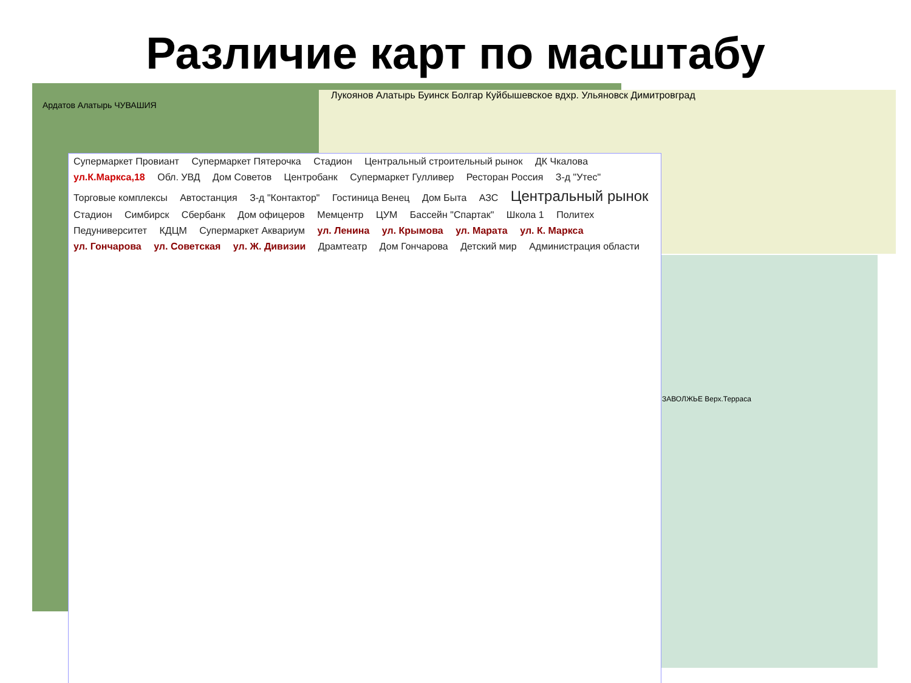Различие карт по масштабу
Супермаркет Провиант Супермаркет Пятерочка Стадион Центральный строительный рынок ДК Чкалова ул.К.Маркса,18 Обл. УВД Дом Советов Центробанк Супермаркет Гулливер Ресторан Россия З-д "Утес" Торговые комплексы Автостанция З-д "Контактор" Гостиница Венец Дом Быта АЗС Центральный рынок Стадион Симбирск Сбербанк Дом офицеров Мемцентр ЦУМ Бассейн "Спартак" Школа 1 Политех Педуниверситет КДЦМ Супермаркет Аквариум ул. Ленина ул. Крымова ул. Марата ул. К. Маркса ул. Гончарова ул. Советская ул. Ж. Дивизии Драмтеатр Дом Гончарова Детский мир Администрация области
Лукоянов Алатырь Буинск Болгар Куйбышевское вдхр. Ульяновск Димитровград
Ардатов Алатырь ЧУВАШИЯ
ЗАВОЛЖЬЕ Верх.Терраса